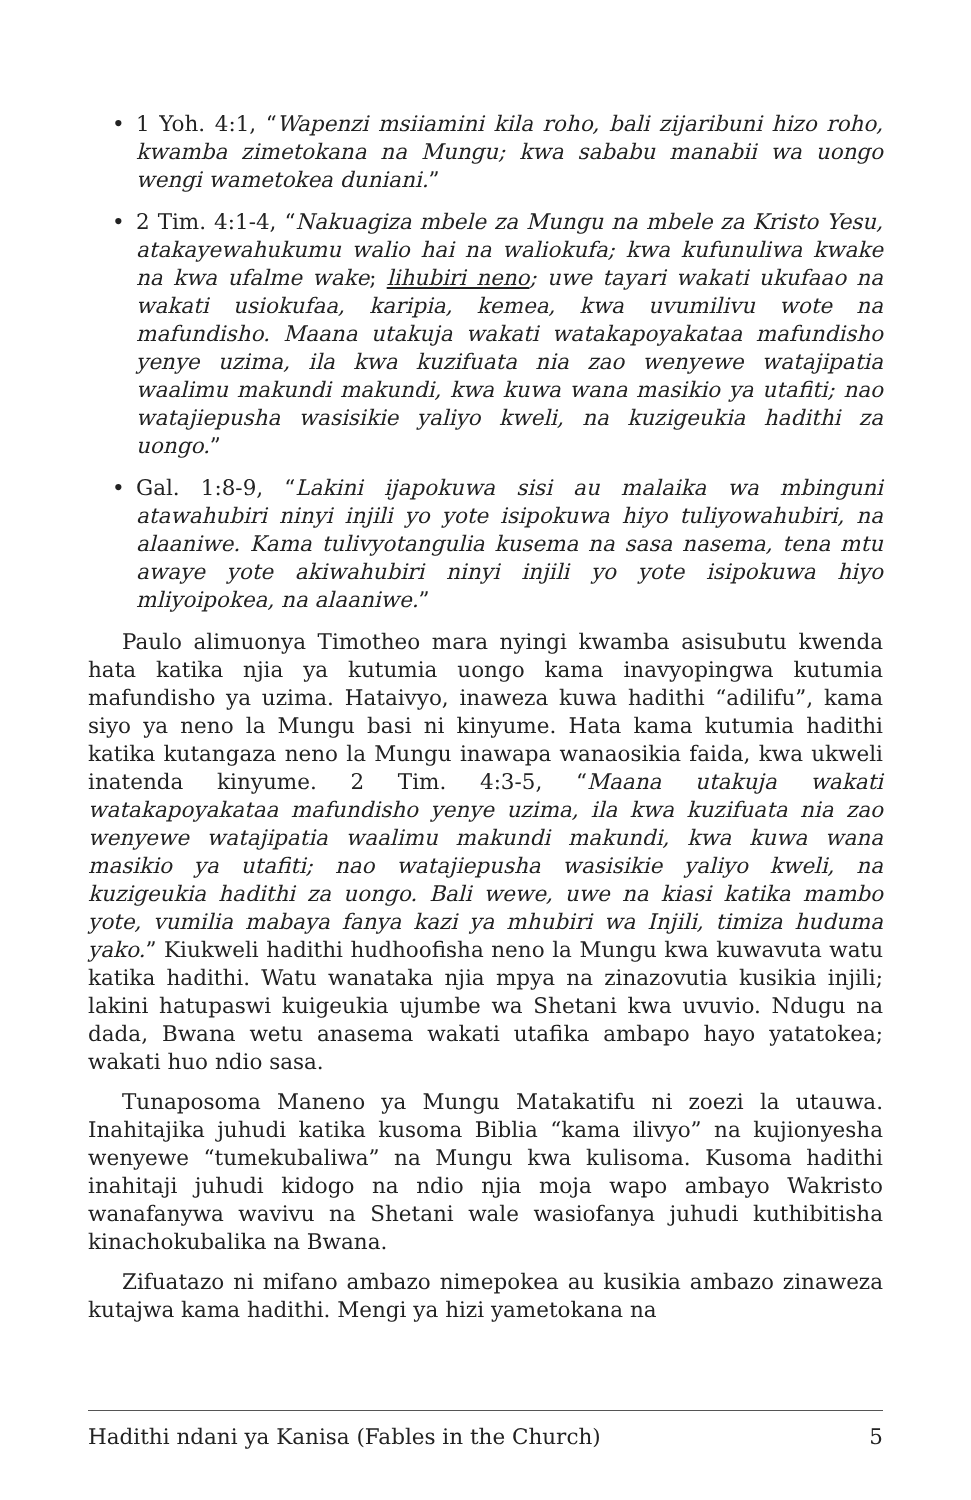• 1 Yoh. 4:1, “Wapenzi msiiamini kila roho, bali zijaribuni hizo roho, kwamba zimetokana na Mungu; kwa sababu manabii wa uongo wengi wametokea duniani.”
• 2 Tim. 4:1-4, “Nakuagiza mbele za Mungu na mbele za Kristo Yesu, atakayewahukumu walio hai na waliokufa; kwa kufunuliwa kwake na kwa ufalme wake; lihubiri neno; uwe tayari wakati ukufaao na wakati usiokufaa, karipia, kemea, kwa uvumilivu wote na mafundisho. Maana utakuja wakati watakapoyakataa mafundisho yenye uzima, ila kwa kuzifuata nia zao wenyewe watajipatia waalimu makundi makundi, kwa kuwa wana masikio ya utafiti; nao watajiepusha wasisikie yaliyo kweli, na kuzigeukia hadithi za uongo.”
• Gal. 1:8-9, “Lakini ijapokuwa sisi au malaika wa mbinguni atawahubiri ninyi injili yo yote isipokuwa hiyo tuliyowahubiri, na alaaniwe. Kama tulivyotangulia kusema na sasa nasema, tena mtu awaye yote akiwahubiri ninyi injili yo yote isipokuwa hiyo mliyoipokea, na alaaniwe.”
Paulo alimuonya Timotheo mara nyingi kwamba asisubutu kwenda hata katika njia ya kutumia uongo kama inavyopingwa kutumia mafundisho ya uzima. Hataivyo, inaweza kuwa hadithi “adilifu”, kama siyo ya neno la Mungu basi ni kinyume. Hata kama kutumia hadithi katika kutangaza neno la Mungu inawapa wanaosikia faida, kwa ukweli inatenda kinyume. 2 Tim. 4:3-5, “Maana utakuja wakati watakapoyakataa mafundisho yenye uzima, ila kwa kuzifuata nia zao wenyewe watajipatia waalimu makundi makundi, kwa kuwa wana masikio ya utafiti; nao watajiepusha wasisikie yaliyo kweli, na kuzigeukia hadithi za uongo. Bali wewe, uwe na kiasi katika mambo yote, vumilia mabaya fanya kazi ya mhubiri wa Injili, timiza huduma yako.” Kiukweli hadithi hudhoofisha neno la Mungu kwa kuwavuta watu katika hadithi. Watu wanataka njia mpya na zinazovutia kusikia injili; lakini hatupaswi kuigeukia ujumbe wa Shetani kwa uvuvio. Ndugu na dada, Bwana wetu anasema wakati utafika ambapo hayo yatatokea; wakati huo ndio sasa.
Tunaposoma Maneno ya Mungu Matakatifu ni zoezi la utauwa. Inahitajika juhudi katika kusoma Biblia “kama ilivyo” na kujionyesha wenyewe “tumekubaliwa” na Mungu kwa kulisoma. Kusoma hadithi inahitaji juhudi kidogo na ndio njia moja wapo ambayo Wakristo wanafanywa wavivu na Shetani wale wasiofanya juhudi kuthibitisha kinachokubalika na Bwana.
Zifuatazo ni mifano ambazo nimepokea au kusikia ambazo zinaweza kutajwa kama hadithi. Mengi ya hizi yametokana na
Hadithi ndani ya Kanisa (Fables in the Church) 5